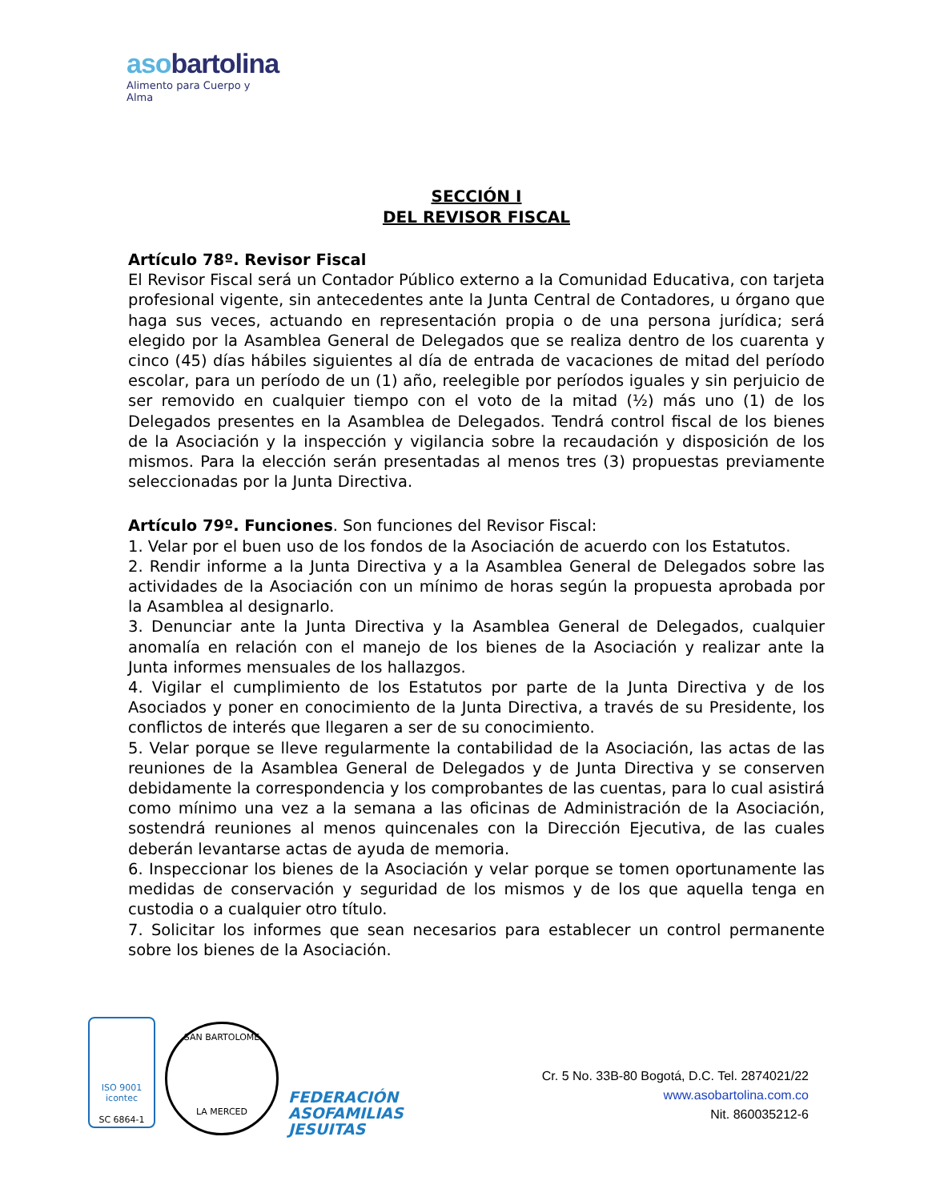asobartolina
Alimento para Cuerpo y Alma
SECCIÓN I
DEL REVISOR FISCAL
Artículo 78º. Revisor Fiscal
El Revisor Fiscal será un Contador Público externo a la Comunidad Educativa, con tarjeta profesional vigente, sin antecedentes ante la Junta Central de Contadores, u órgano que haga sus veces, actuando en representación propia o de una persona jurídica; será elegido por la Asamblea General de Delegados que se realiza dentro de los cuarenta y cinco (45) días hábiles siguientes al día de entrada de vacaciones de mitad del período escolar, para un período de un (1) año, reelegible por períodos iguales y sin perjuicio de ser removido en cualquier tiempo con el voto de la mitad (½) más uno (1) de los Delegados presentes en la Asamblea de Delegados. Tendrá control fiscal de los bienes de la Asociación y la inspección y vigilancia sobre la recaudación y disposición de los mismos. Para la elección serán presentadas al menos tres (3) propuestas previamente seleccionadas por la Junta Directiva.
Artículo 79º. Funciones. Son funciones del Revisor Fiscal:
1. Velar por el buen uso de los fondos de la Asociación de acuerdo con los Estatutos.
2. Rendir informe a la Junta Directiva y a la Asamblea General de Delegados sobre las actividades de la Asociación con un mínimo de horas según la propuesta aprobada por la Asamblea al designarlo.
3. Denunciar ante la Junta Directiva y la Asamblea General de Delegados, cualquier anomalía en relación con el manejo de los bienes de la Asociación y realizar ante la Junta informes mensuales de los hallazgos.
4. Vigilar el cumplimiento de los Estatutos por parte de la Junta Directiva y de los Asociados y poner en conocimiento de la Junta Directiva, a través de su Presidente, los conflictos de interés que llegaren a ser de su conocimiento.
5. Velar porque se lleve regularmente la contabilidad de la Asociación, las actas de las reuniones de la Asamblea General de Delegados y de Junta Directiva y se conserven debidamente la correspondencia y los comprobantes de las cuentas, para lo cual asistirá como mínimo una vez a la semana a las oficinas de Administración de la Asociación, sostendrá reuniones al menos quincenales con la Dirección Ejecutiva, de las cuales deberán levantarse actas de ayuda de memoria.
6. Inspeccionar los bienes de la Asociación y velar porque se tomen oportunamente las medidas de conservación y seguridad de los mismos y de los que aquella tenga en custodia o a cualquier otro título.
7. Solicitar los informes que sean necesarios para establecer un control permanente sobre los bienes de la Asociación.
ISO 9001
icontec
SC 6864-1
SAN BARTOLOME
LA MERCED
FEDERACIÓN
ASOFAMILIAS
JESUITAS
Cr. 5 No. 33B-80 Bogotá, D.C. Tel. 2874021/22
www.asobartolina.com.co
Nit. 860035212-6